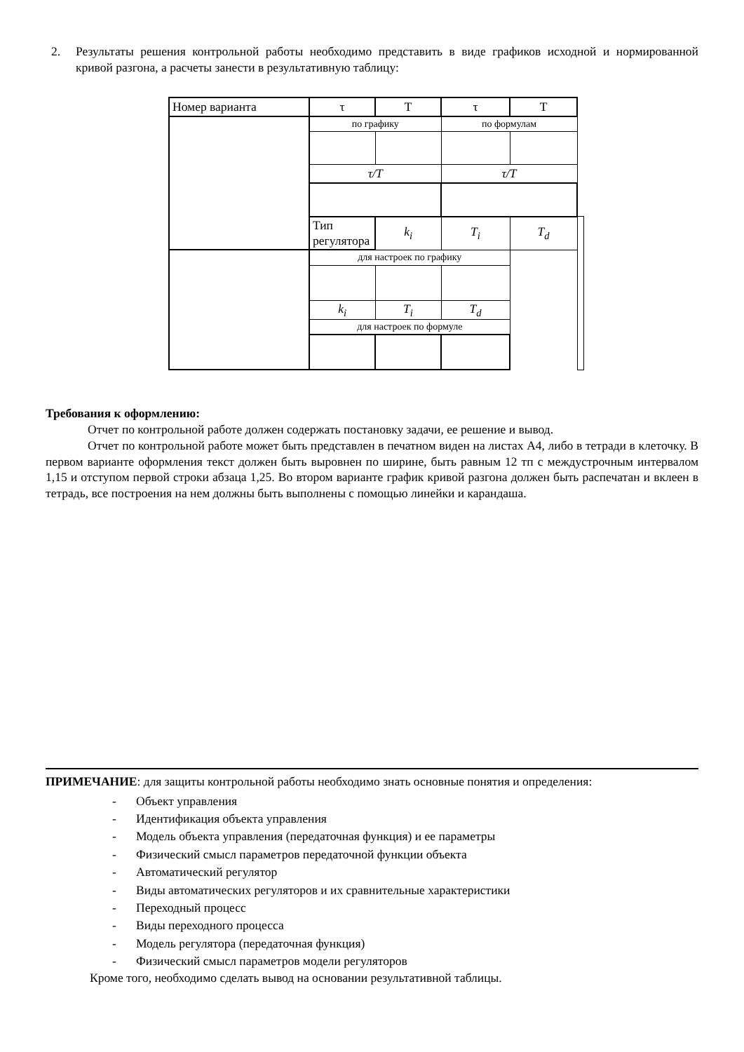2. Результаты решения контрольной работы необходимо представить в виде графиков исходной и нормированной кривой разгона, а расчеты занести в результативную таблицу:
| Номер варианта | τ | T | τ | T | |
| | по графику | | по формулам | | |
| | τ/T | | τ/T | | |
| | Тип регулятора | k<sub>i</sub> | T<sub>i</sub> | T<sub>d</sub> | |
| | для настроек по графику | | | | |
| | k<sub>i</sub> | T<sub>i</sub> | T<sub>d</sub> | | |
| | для настроек по формуле | | | | |
Требования к оформлению:
Отчет по контрольной работе должен содержать постановку задачи, ее решение и вывод.
Отчет по контрольной работе может быть представлен в печатном виден на листах А4, либо в тетради в клеточку. В первом варианте оформления текст должен быть выровнен по ширине, быть равным 12 тп с междустрочным интервалом 1,15 и отступом первой строки абзаца 1,25. Во втором варианте график кривой разгона должен быть распечатан и вклеен в тетрадь, все построения на нем должны быть выполнены с помощью линейки и карандаша.
ПРИМЕЧАНИЕ: для защиты контрольной работы необходимо знать основные понятия и определения:
- Объект управления
- Идентификация объекта управления
- Модель объекта управления (передаточная функция) и ее параметры
- Физический смысл параметров передаточной функции объекта
- Автоматический регулятор
- Виды автоматических регуляторов и их сравнительные характеристики
- Переходный процесс
- Виды переходного процесса
- Модель регулятора (передаточная функция)
- Физический смысл параметров модели регуляторов
Кроме того, необходимо сделать вывод на основании результативной таблицы.